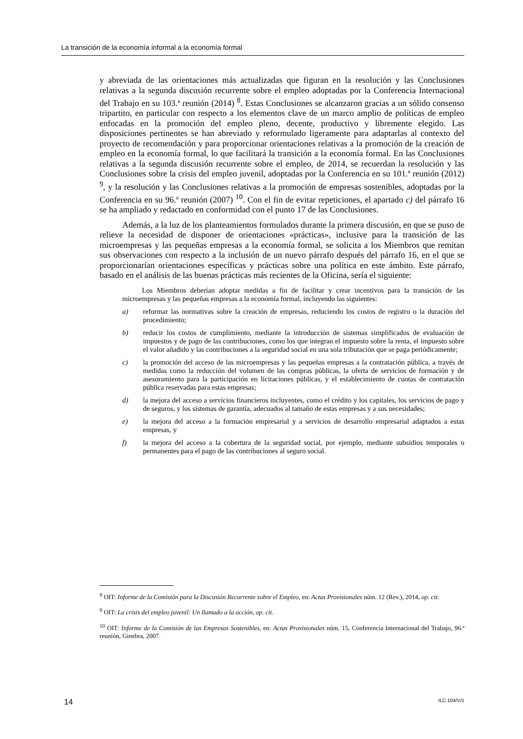La transición de la economía informal a la economía formal
y abreviada de las orientaciones más actualizadas que figuran en la resolución y las Conclusiones relativas a la segunda discusión recurrente sobre el empleo adoptadas por la Conferencia Internacional del Trabajo en su 103.ª reunión (2014) <sup>8</sup>. Estas Conclusiones se alcanzaron gracias a un sólido consenso tripartito, en particular con respecto a los elementos clave de un marco amplio de políticas de empleo enfocadas en la promoción del empleo pleno, decente, productivo y libremente elegido. Las disposiciones pertinentes se han abreviado y reformulado ligeramente para adaptarlas al contexto del proyecto de recomendación y para proporcionar orientaciones relativas a la promoción de la creación de empleo en la economía formal, lo que facilitará la transición a la economía formal. En las Conclusiones relativas a la segunda discusión recurrente sobre el empleo, de 2014, se recuerdan la resolución y las Conclusiones sobre la crisis del empleo juvenil, adoptadas por la Conferencia en su 101.ª reunión (2012) <sup>9</sup>, y la resolución y las Conclusiones relativas a la promoción de empresas sostenibles, adoptadas por la Conferencia en su 96.ª reunión (2007) <sup>10</sup>. Con el fin de evitar repeticiones, el apartado c) del párrafo 16 se ha ampliado y redactado en conformidad con el punto 17 de las Conclusiones.
Además, a la luz de los planteamientos formulados durante la primera discusión, en que se puso de relieve la necesidad de disponer de orientaciones «prácticas», inclusive para la transición de las microempresas y las pequeñas empresas a la economía formal, se solicita a los Miembros que remitan sus observaciones con respecto a la inclusión de un nuevo párrafo después del párrafo 16, en el que se proporcionarían orientaciones específicas y prácticas sobre una política en este ámbito. Este párrafo, basado en el análisis de las buenas prácticas más recientes de la Oficina, sería el siguiente:
Los Miembros deberían adoptar medidas a fin de facilitar y crear incentivos para la transición de las microempresas y las pequeñas empresas a la economía formal, incluyendo las siguientes:
a) reformar las normativas sobre la creación de empresas, reduciendo los costos de registro o la duración del procedimiento;
b) reducir los costos de cumplimiento, mediante la introducción de sistemas simplificados de evaluación de impuestos y de pago de las contribuciones, como los que integran el impuesto sobre la renta, el impuesto sobre el valor añadido y las contribuciones a la seguridad social en una sola tributación que se paga periódicamente;
c) la promoción del acceso de las microempresas y las pequeñas empresas a la contratación pública, a través de medidas como la reducción del volumen de las compras públicas, la oferta de servicios de formación y de asesoramiento para la participación en licitaciones públicas, y el establecimiento de cuotas de contratación pública reservadas para estas empresas;
d) la mejora del acceso a servicios financieros incluyentes, como el crédito y los capitales, los servicios de pago y de seguros, y los sistemas de garantía, adecuados al tamaño de estas empresas y a sus necesidades;
e) la mejora del acceso a la formación empresarial y a servicios de desarrollo empresarial adaptados a estas empresas, y
f) la mejora del acceso a la cobertura de la seguridad social, por ejemplo, mediante subsidios temporales o permanentes para el pago de las contribuciones al seguro social.
<sup>8</sup> OIT: Informe de la Comisión para la Discusión Recurrente sobre el Empleo, en: Actas Provisionales núm. 12 (Rev.), 2014, op. cit.
<sup>9</sup> OIT: La crisis del empleo juvenil: Un llamado a la acción, op. cit.
<sup>10</sup> OIT: Informe de la Comisión de las Empresas Sostenibles, en: Actas Provisionales núm. 15, Conferencia Internacional del Trabajo, 96.ª reunión, Ginebra, 2007.
14 ILC.104/V/1